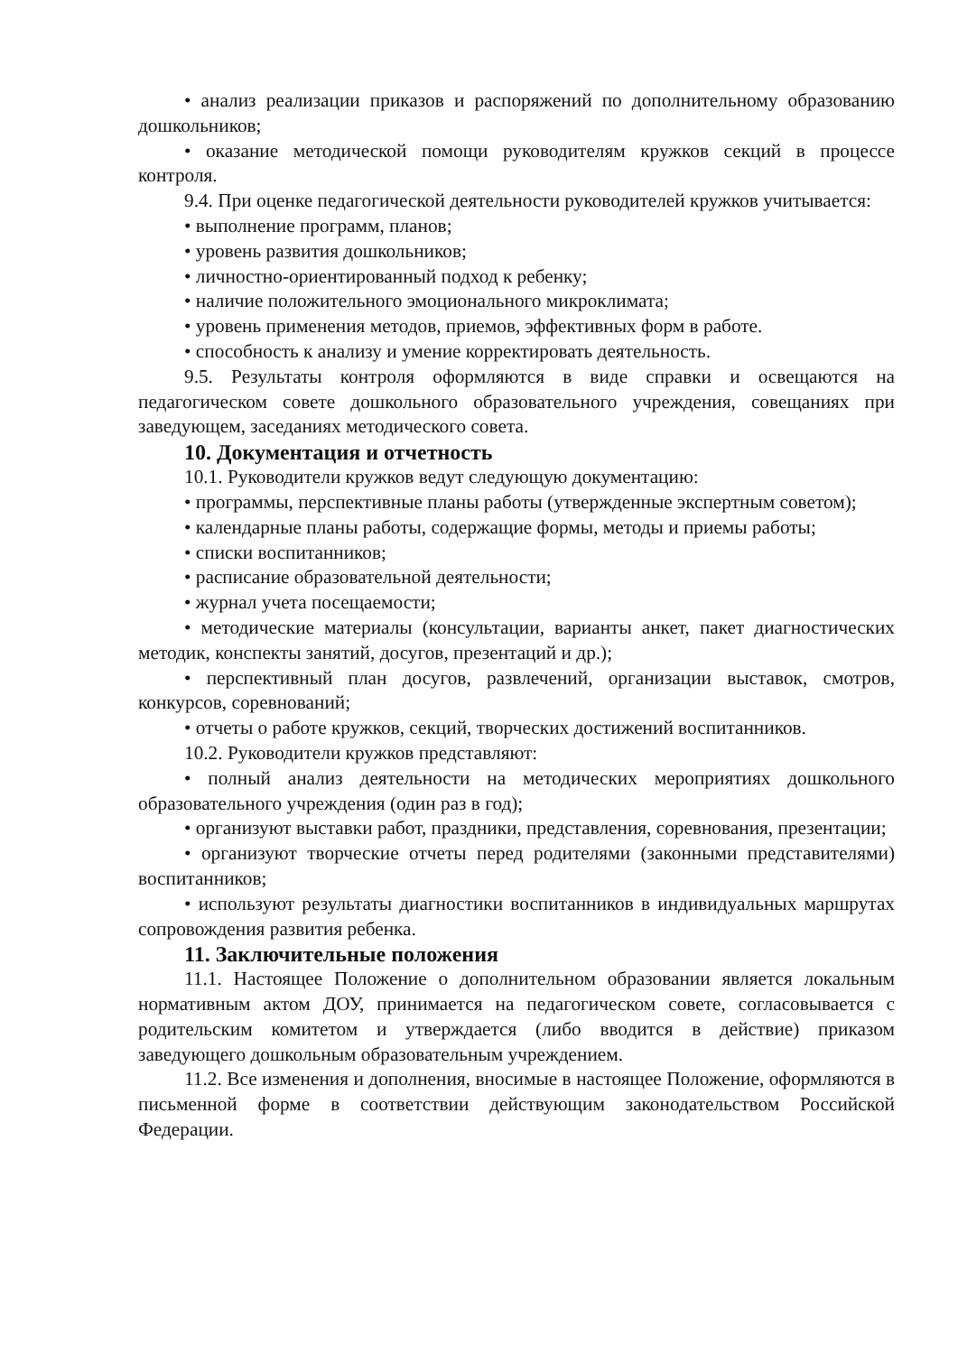• анализ реализации приказов и распоряжений по дополнительному образованию дошкольников;
• оказание методической помощи руководителям кружков секций в процессе контроля.
9.4. При оценке педагогической деятельности руководителей кружков учитывается:
• выполнение программ, планов;
• уровень развития дошкольников;
• личностно-ориентированный подход к ребенку;
• наличие положительного эмоционального микроклимата;
• уровень применения методов, приемов, эффективных форм в работе.
• способность к анализу и умение корректировать деятельность.
9.5. Результаты контроля оформляются в виде справки и освещаются на педагогическом совете дошкольного образовательного учреждения, совещаниях при заведующем, заседаниях методического совета.
10. Документация и отчетность
10.1. Руководители кружков ведут следующую документацию:
• программы, перспективные планы работы (утвержденные экспертным советом);
• календарные планы работы, содержащие формы, методы и приемы работы;
• списки воспитанников;
• расписание образовательной деятельности;
• журнал учета посещаемости;
• методические материалы (консультации, варианты анкет, пакет диагностических методик, конспекты занятий, досугов, презентаций и др.);
• перспективный план досугов, развлечений, организации выставок, смотров, конкурсов, соревнований;
• отчеты о работе кружков, секций, творческих достижений воспитанников.
10.2. Руководители кружков представляют:
• полный анализ деятельности на методических мероприятиях дошкольного образовательного учреждения (один раз в год);
• организуют выставки работ, праздники, представления, соревнования, презентации;
• организуют творческие отчеты перед родителями (законными представителями) воспитанников;
• используют результаты диагностики воспитанников в индивидуальных маршрутах сопровождения развития ребенка.
11. Заключительные положения
11.1. Настоящее Положение о дополнительном образовании является локальным нормативным актом ДОУ, принимается на педагогическом совете, согласовывается с родительским комитетом и утверждается (либо вводится в действие) приказом заведующего дошкольным образовательным учреждением.
11.2. Все изменения и дополнения, вносимые в настоящее Положение, оформляются в письменной форме в соответствии действующим законодательством Российской Федерации.